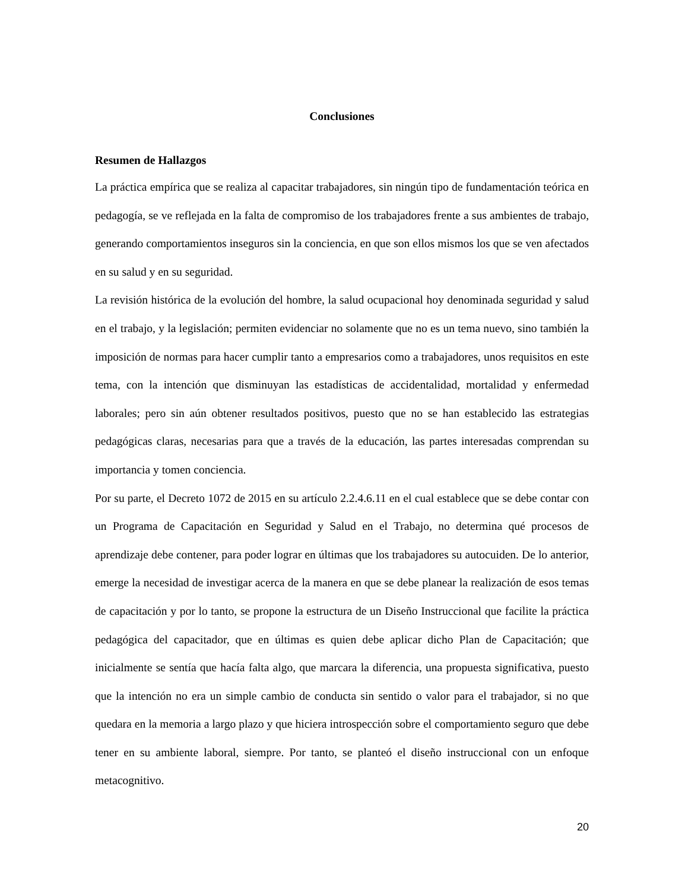Conclusiones
Resumen de Hallazgos
La práctica empírica que se realiza al capacitar trabajadores, sin ningún tipo de fundamentación teórica en pedagogía, se ve reflejada en la falta de compromiso de los trabajadores frente a sus ambientes de trabajo, generando comportamientos inseguros sin la conciencia, en que son ellos mismos los que se ven afectados en su salud y en su seguridad.
La revisión histórica de la evolución del hombre, la salud ocupacional hoy denominada seguridad y salud en el trabajo, y la legislación; permiten evidenciar no solamente que no es un tema nuevo, sino también la imposición de normas para hacer cumplir tanto a empresarios como a trabajadores, unos requisitos en este tema, con la intención que disminuyan las estadísticas de accidentalidad, mortalidad y enfermedad laborales; pero sin aún obtener resultados positivos, puesto que no se han establecido las estrategias pedagógicas claras, necesarias para que a través de la educación, las partes interesadas comprendan su importancia y tomen conciencia.
Por su parte, el Decreto 1072 de 2015 en su artículo 2.2.4.6.11 en el cual establece que se debe contar con un Programa de Capacitación en Seguridad y Salud en el Trabajo, no determina qué procesos de aprendizaje debe contener, para poder lograr en últimas que los trabajadores su autocuiden. De lo anterior, emerge la necesidad de investigar acerca de la manera en que se debe planear la realización de esos temas de capacitación y por lo tanto, se propone la estructura de un Diseño Instruccional que facilite la práctica pedagógica del capacitador, que en últimas es quien debe aplicar dicho Plan de Capacitación; que inicialmente se sentía que hacía falta algo, que marcara la diferencia, una propuesta significativa, puesto que la intención no era un simple cambio de conducta sin sentido o valor para el trabajador, si no que quedara en la memoria a largo plazo y que hiciera introspección sobre el comportamiento seguro que debe tener en su ambiente laboral, siempre. Por tanto, se planteó el diseño instruccional con un enfoque metacognitivo.
20